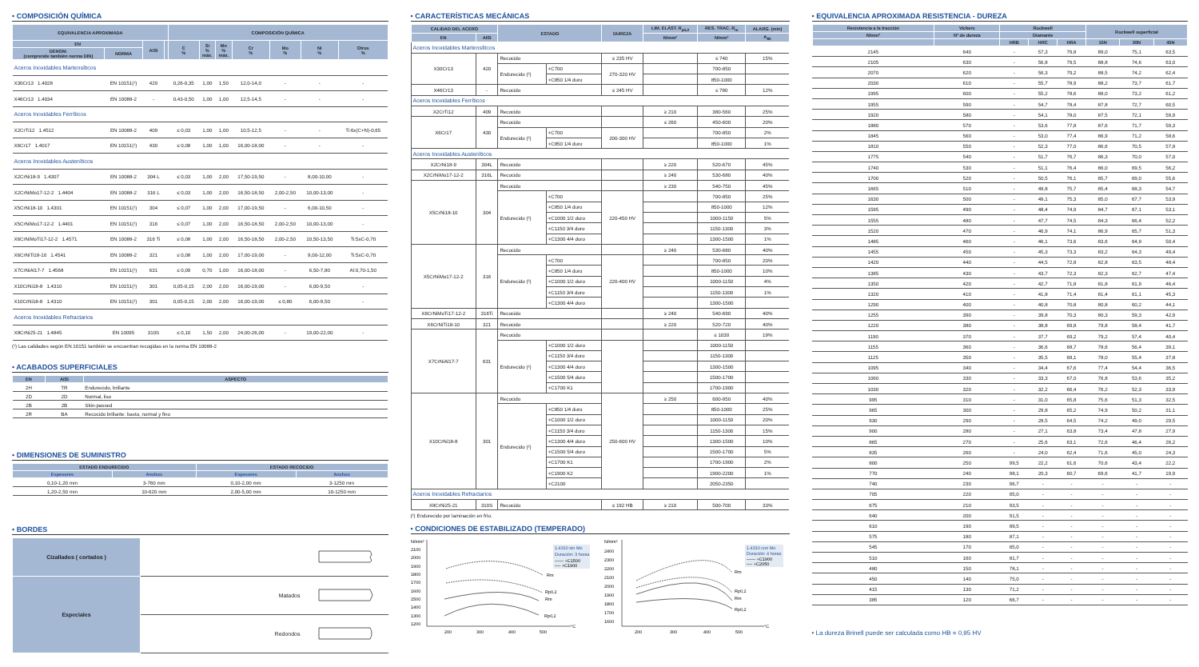• COMPOSICIÓN QUÍMICA
| EQUIVALENCIA APROXIMADA | | | | COMPOSICIÓN QUÍMICA | | | | | | |
| --- | --- | --- | --- | --- | --- | --- | --- | --- | --- | --- |
| EN | | AISI | | C % | Si % máx. | Mn % máx. | Cr % | Mo % | Ni % | Otros % |
| DENOM. (comprende también norma DIN) | NORMA | | | | | | | | | |
| Aceros Inoxidables Martensíticos | | | | | | | | | | |
| X30Cr13 1.4028 | EN 10151(¹) | 420 | | 0,26-0,35 | 1,00 | 1,50 | 12,0-14,0 | - | - | - |
| X46Cr13 1.4034 | EN 10088-2 | - | | 0,43-0,50 | 1,00 | 1,00 | 12,5-14,5 | - | - | - |
| Aceros Inoxidables Ferríticos | | | | | | | | | | |
| X2CrTi12 1.4512 | EN 10088-2 | 409 | | ≤ 0,03 | 1,00 | 1,00 | 10,5-12,5 | - | - | Ti:6x(C+N)-0,65 |
| X6Cr17 1.4017 | EN 10151(¹) | 430 | | ≤ 0,08 | 1,00 | 1,00 | 16,00-18,00 | - | - | - |
| Aceros Inoxidables Austeníticos | | | | | | | | | | |
| X2CrNi18-9 1.4307 | EN 10088-2 | 304 L | | ≤ 0,03 | 1,00 | 2,00 | 17,50-19,50 | - | 8,00-10,00 | - |
| X2CrNiMo17-12-2 1.4404 | EN 10088-2 | 316 L | | ≤ 0,03 | 1,00 | 2,00 | 16,50-18,50 | 2,00-2,50 | 10,00-13,00 | - |
| X5CrNi18-10 1.4301 | EN 10151(¹) | 304 | | ≤ 0,07 | 1,00 | 2,00 | 17,00-19,50 | - | 6,00-10,50 | - |
| X5CrNiMo17-12-2 1.4401 | EN 10151(¹) | 316 | | ≤ 0,07 | 1,00 | 2,00 | 16,50-18,50 | 2,00-2,50 | 10,00-13,00 | - |
| X6CrNiMoTi17-12-2 1.4571 | EN 10088-2 | 316 Ti | | ≤ 0,08 | 1,00 | 2,00 | 16,50-18,50 | 2,00-2,50 | 10,50-13,50 | Ti:5xC-0,70 |
| X6CrNiTi18-10 1.4541 | EN 10088-2 | 321 | | ≤ 0,08 | 1,00 | 2,00 | 17,00-19,00 | - | 9,00-12,00 | Ti:5xC-0,70 |
| X7CrNiAl17-7 1.4568 | EN 10151(¹) | 631 | | ≤ 0,09 | 0,70 | 1,00 | 16,00-18,00 | - | 6,50-7,80 | Al:0,70-1,50 |
| X10CrNi18-8 1.4310 | EN 10151(¹) | 301 | | 0,05-0,15 | 2,00 | 2,00 | 16,00-19,00 | - | 6,00-9,50 | - |
| X10CrNi18-8 1.4310 | EN 10151(¹) | 301 | | 0,05-0,15 | 2,00 | 2,00 | 16,00-19,00 | ≤ 0,80 | 6,00-9,50 | - |
| Aceros Inoxidables Refractarios | | | | | | | | | | |
| X8CrNi25-21 1.4845 | EN 10095 | 310S | | ≤ 0,10 | 1,50 | 2,00 | 24,00-26,00 | - | 19,00-22,00 | - |
(¹) Las calidades según EN 10151 también se encuentran recogidas en la norma EN 10088-2
• ACABADOS SUPERFICIALES
| EN | AISI | ASPECTO |
| --- | --- | --- |
| 2H | TR | Endurecido, brillante |
| 2D | 2D | Normal, liso |
| 2B | 2B | Skin-passed |
| 2R | BA | Recocido brillante: basto, normal y fino |
• DIMENSIONES DE SUMINISTRO
| ESTADO ENDURECIDO | | ESTADO RECOCIDO | |
| --- | --- | --- | --- |
| Espesores | Anchos | Espesores | Anchos |
| 0,10-1,20 mm | 3-760 mm | 0,10-2,00 mm | 3-1250 mm |
| 1,20-2,50 mm | 10-620 mm | 2,00-5,00 mm | 10-1250 mm |
• BORDES
| Cizallados ( cortados ) | | |
| Especiales | Matados | |
| | Redondos | |
• CARACTERÍSTICAS MECÁNICAS
| CALIDAD DEL ACERO | | ESTADO | | DUREZA | LIM. ELÁST. R<sub>p0,2</sub> | RES. TRAC. R<sub>m</sub> | ALARG. (min) |
| --- | --- | --- | --- | --- | --- | --- | --- |
| EN | AISI | | | | N/mm² | N/mm² | A<sub>80</sub> |
| Aceros Inoxidables Martensíticos | | | | | | | |
| X30Cr13 | 420 | Recocido | | ≤ 235 HV | | ≤ 740 | 15% |
| | | Endurecido (²) | +C700 | 270-320 HV | | 700-850 | |
| | | | +C850 1/4 duro | | | 850-1000 | |
| X46Cr13 | - | Recocido | | ≤ 245 HV | | ≤ 780 | 12% |
| Aceros Inoxidables Ferríticos | | | | | | | |
| X2CrTi12 | 409 | Recocido | | | ≥ 210 | 380-560 | 25% |
| X6Cr17 | 430 | Recocido | | | ≤ 260 | 450-600 | 20% |
| | | Endurecido (²) | +C700 | 200-300 HV | | 700-850 | 2% |
| | | | +C850 1/4 duro | | | 850-1000 | 1% |
| Aceros Inoxidables Austeníticos | | | | | | | |
| X2CrNi18-9 | 304L | Recocido | | | ≥ 220 | 520-670 | 45% |
| X2CrNiMo17-12-2 | 316L | Recocido | | | ≥ 240 | 530-680 | 40% |
| X5CrNi18-10 | 304 | Recocido | | | ≥ 230 | 540-750 | 45% |
| | | Endurecido (²) | +C700 | 220-450 HV | | 700-850 | 25% |
| | | | +C850 1/4 duro | | | 850-1000 | 12% |
| | | | +C1000 1/2 duro | | | 1000-1150 | 5% |
| | | | +C1150 3/4 duro | | | 1150-1300 | 3% |
| | | | +C1300 4/4 duro | | | 1300-1500 | 1% |
| X5CrNiMo17-12-2 | 316 | Recocido | | | ≥ 240 | 530-680 | 40% |
| | | Endurecido (²) | +C700 | 220-400 HV | | 700-850 | 20% |
| | | | +C850 1/4 duro | | | 850-1000 | 10% |
| | | | +C1000 1/2 duro | | | 1000-1150 | 4% |
| | | | +C1150 3/4 duro | | | 1150-1300 | 1% |
| | | | +C1300 4/4 duro | | | 1300-1500 | |
| X6CrNiMoTi17-12-2 | 316Ti | Recocido | | | ≥ 240 | 540-690 | 40% |
| X6CrNiTi18-10 | 321 | Recocido | | | ≥ 220 | 520-720 | 40% |
| X7CrNiAl17-7 | 631 | Recocido | | | | ≤ 1030 | 19% |
| | | Endurecido (²) | +C1000 1/2 duro | | | 1000-1150 | |
| | | | +C1150 3/4 duro | | | 1150-1300 | |
| | | | +C1300 4/4 duro | | | 1300-1500 | |
| | | | +C1500 5/4 duro | | | 1500-1700 | |
| | | | +C1700 K1 | | | 1700-1900 | |
| X10CrNi18-8 | 301 | Recocido | | 250-600 HV | ≥ 250 | 600-950 | 40% |
| | | Endurecido (²) | +C850 1/4 duro | | | 850-1000 | 25% |
| | | | +C1000 1/2 duro | | | 1000-1150 | 20% |
| | | | +C1150 3/4 duro | | | 1150-1300 | 15% |
| | | | +C1300 4/4 duro | | | 1300-1500 | 10% |
| | | | +C1500 5/4 duro | | | 1500-1700 | 5% |
| | | | +C1700 K1 | | | 1700-1900 | 2% |
| | | | +C1900 K2 | | | 1900-2200 | 1% |
| | | | +C2100 | | | 2050-2350 | |
| Aceros Inoxidables Refractarios | | | | | | | |
| X8CrNi25-21 | 310S | Recocido | | ≤ 192 HB | ≥ 210 | 500-700 | 33% |
(²) Endurecido por laminación en frío.
• CONDICIONES DE ESTABILIZADO (TEMPERADO)
N/mm²
2100
2000
1900
1800
1700
1600
1500
1400
1300
1200
Rm
Rp0,2
Rm
Rp0,2
200
300
400
500
°C
1.4310 sin Mo
Duración: 3 horas
—— +C1500
---- +C1900
N/mm²
2400
2300
2200
2100
2000
1900
1800
1700
1600
Rm
Rp0,2
Rm
Rp0,2
200
300
400
500
°C
1.4310 con Mo
Duración: 4 horas
—— +C1900
---- +C2050
• EQUIVALENCIA APROXIMADA RESISTENCIA - DUREZA
| Resistencia a la tracción | Vickers | Rockwell | | | Rockwell superficial | | |
| --- | --- | --- | --- | --- | --- | --- | --- |
| N/mm² | Nº de dureza | Diamante | | | | | |
| | | HRB | HRC | HRA | 15N | 30N | 45N |
| 2145 | 640 | - | 57,3 | 79,8 | 89,0 | 75,1 | 63,5 |
| 2105 | 630 | - | 56,8 | 79,5 | 88,8 | 74,6 | 63,0 |
| 2070 | 620 | - | 56,3 | 79,2 | 88,5 | 74,2 | 62,4 |
| 2030 | 610 | - | 55,7 | 78,9 | 88,2 | 73,7 | 61,7 |
| 1995 | 600 | - | 55,2 | 78,6 | 88,0 | 73,2 | 61,2 |
| 1955 | 590 | - | 54,7 | 78,4 | 87,8 | 72,7 | 60,5 |
| 1920 | 580 | - | 54,1 | 78,0 | 87,5 | 72,1 | 59,9 |
| 1880 | 570 | - | 53,6 | 77,8 | 87,6 | 71,7 | 59,3 |
| 1845 | 560 | - | 53,0 | 77,4 | 86,9 | 71,2 | 58,6 |
| 1810 | 550 | - | 52,3 | 77,0 | 86,6 | 70,5 | 57,8 |
| 1775 | 540 | - | 51,7 | 76,7 | 86,3 | 70,0 | 57,0 |
| 1740 | 530 | - | 51,1 | 76,4 | 86,0 | 69,5 | 56,2 |
| 1700 | 520 | - | 50,5 | 76,1 | 85,7 | 69,0 | 55,6 |
| 1665 | 510 | - | 49,8 | 75,7 | 85,4 | 68,3 | 54,7 |
| 1630 | 500 | - | 49,1 | 75,3 | 85,0 | 67,7 | 53,9 |
| 1595 | 490 | - | 48,4 | 74,9 | 84,7 | 67,1 | 53,1 |
| 1555 | 480 | - | 47,7 | 74,5 | 84,3 | 66,4 | 52,2 |
| 1520 | 470 | - | 46,9 | 74,1 | 86,9 | 65,7 | 51,3 |
| 1485 | 460 | - | 46,1 | 73,6 | 83,6 | 64,9 | 50,4 |
| 1455 | 450 | - | 45,3 | 73,3 | 83,2 | 64,3 | 49,4 |
| 1420 | 440 | - | 44,5 | 72,8 | 82,8 | 63,5 | 48,4 |
| 1385 | 430 | - | 43,7 | 72,3 | 82,3 | 62,7 | 47,4 |
| 1350 | 420 | - | 42,7 | 71,8 | 81,8 | 61,9 | 46,4 |
| 1320 | 410 | - | 41,8 | 71,4 | 81,4 | 61,1 | 45,3 |
| 1290 | 400 | - | 40,8 | 70,8 | 80,8 | 60,2 | 44,1 |
| 1255 | 390 | - | 39,8 | 70,3 | 80,3 | 59,3 | 42,9 |
| 1220 | 380 | - | 38,8 | 69,8 | 79,8 | 58,4 | 41,7 |
| 1190 | 370 | - | 37,7 | 69,2 | 79,2 | 57,4 | 40,4 |
| 1155 | 360 | - | 36,6 | 68,7 | 78,6 | 56,4 | 39,1 |
| 1125 | 350 | - | 35,5 | 68,1 | 78,0 | 55,4 | 37,8 |
| 1095 | 340 | - | 34,4 | 67,6 | 77,4 | 54,4 | 36,5 |
| 1060 | 330 | - | 33,3 | 67,0 | 76,8 | 53,6 | 35,2 |
| 1030 | 320 | - | 32,2 | 66,4 | 76,2 | 52,3 | 33,9 |
| 995 | 310 | - | 31,0 | 65,8 | 75,6 | 51,3 | 32,5 |
| 965 | 300 | - | 29,8 | 65,2 | 74,9 | 50,2 | 31,1 |
| 930 | 290 | - | 28,5 | 64,5 | 74,2 | 49,0 | 29,5 |
| 900 | 280 | - | 27,1 | 63,8 | 73,4 | 47,8 | 27,9 |
| 865 | 270 | - | 25,6 | 63,1 | 72,6 | 46,4 | 26,2 |
| 835 | 260 | - | 24,0 | 62,4 | 71,6 | 45,0 | 24,3 |
| 800 | 250 | 99,5 | 22,2 | 61,6 | 70,6 | 43,4 | 22,2 |
| 770 | 240 | 98,1 | 20,3 | 60,7 | 69,6 | 41,7 | 19,9 |
| 740 | 230 | 96,7 | - | - | - | - | - |
| 705 | 220 | 95,0 | - | - | - | - | - |
| 675 | 210 | 93,5 | - | - | - | - | - |
| 640 | 200 | 91,5 | - | - | - | - | - |
| 610 | 190 | 89,5 | - | - | - | - | - |
| 575 | 180 | 87,1 | - | - | - | - | - |
| 545 | 170 | 85,0 | - | - | - | - | - |
| 510 | 160 | 81,7 | - | - | - | - | - |
| 480 | 150 | 78,1 | - | - | - | - | - |
| 450 | 140 | 75,0 | - | - | - | - | - |
| 415 | 130 | 71,2 | - | - | - | - | - |
| 385 | 120 | 66,7 | - | - | - | - | - |
• La dureza Brinell puede ser calculada como HB = 0,95 HV